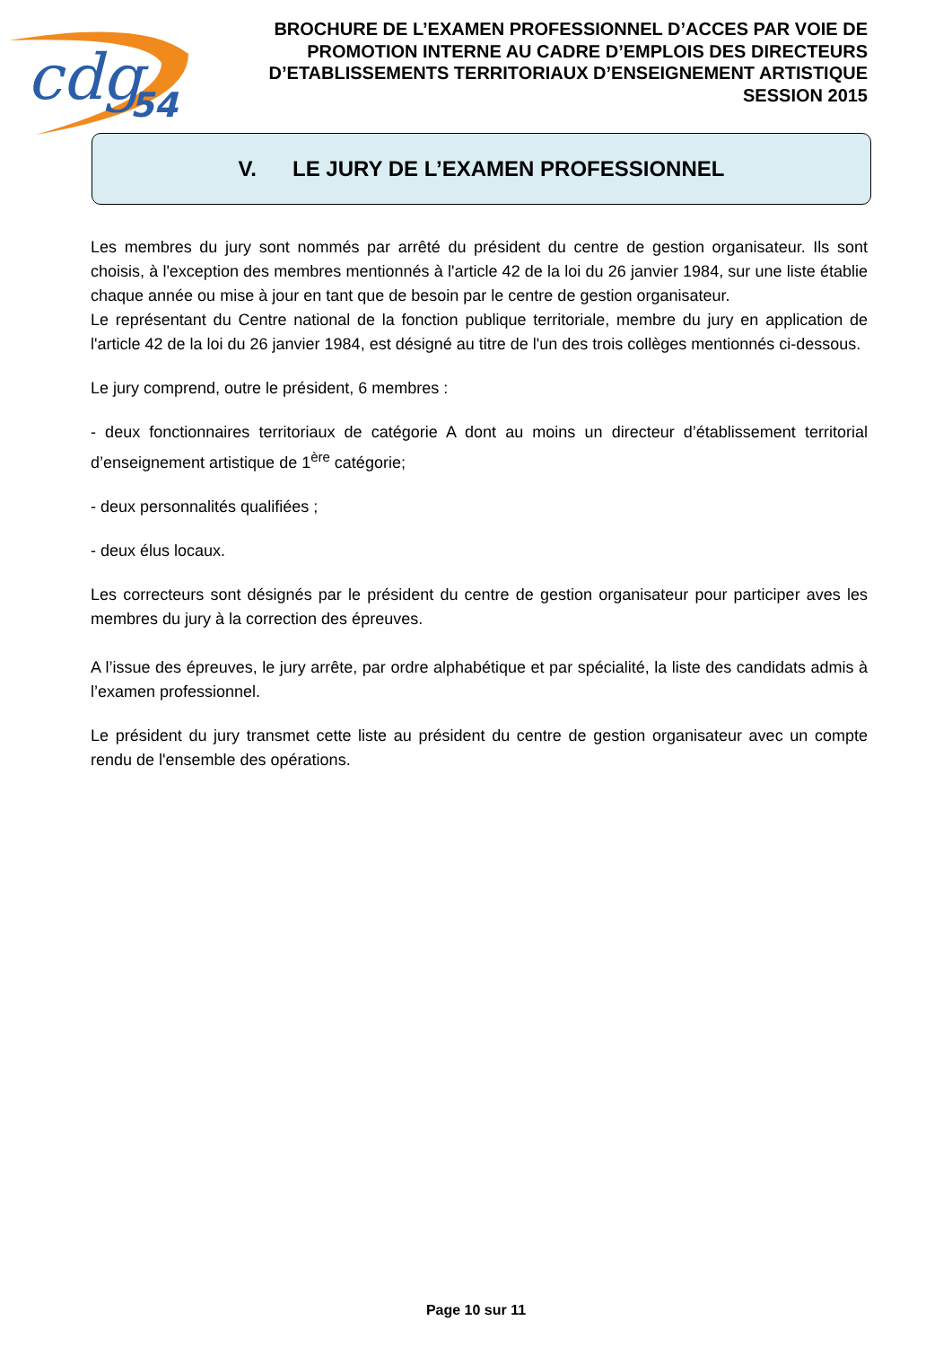cdg
54
BROCHURE DE L’EXAMEN PROFESSIONNEL D’ACCES PAR VOIE DE PROMOTION INTERNE AU CADRE D’EMPLOIS DES DIRECTEURS D’ETABLISSEMENTS TERRITORIAUX D’ENSEIGNEMENT ARTISTIQUE SESSION 2015
V. LE JURY DE L’EXAMEN PROFESSIONNEL
Les membres du jury sont nommés par arrêté du président du centre de gestion organisateur. Ils sont choisis, à l'exception des membres mentionnés à l'article 42 de la loi du 26 janvier 1984, sur une liste établie chaque année ou mise à jour en tant que de besoin par le centre de gestion organisateur.
Le représentant du Centre national de la fonction publique territoriale, membre du jury en application de l'article 42 de la loi du 26 janvier 1984, est désigné au titre de l'un des trois collèges mentionnés ci-dessous.
Le jury comprend, outre le président, 6 membres :
- deux fonctionnaires territoriaux de catégorie A dont au moins un directeur d’établissement territorial d’enseignement artistique de 1<sup>ère</sup> catégorie;
- deux personnalités qualifiées ;
- deux élus locaux.
Les correcteurs sont désignés par le président du centre de gestion organisateur pour participer aves les membres du jury à la correction des épreuves.
A l’issue des épreuves, le jury arrête, par ordre alphabétique et par spécialité, la liste des candidats admis à l’examen professionnel.
Le président du jury transmet cette liste au président du centre de gestion organisateur avec un compte rendu de l'ensemble des opérations.
Page 10 sur 11